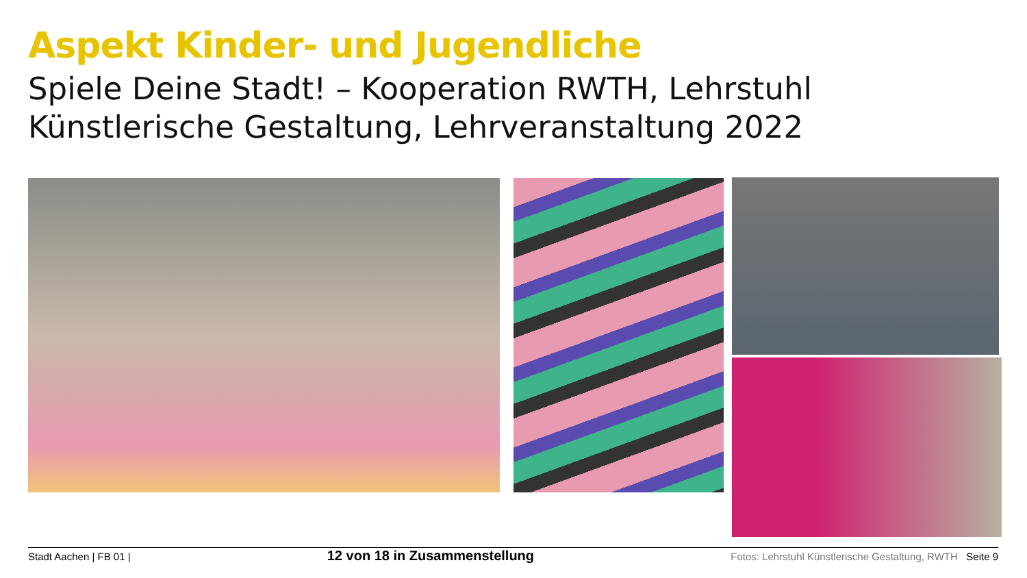Aspekt Kinder- und Jugendliche
Spiele Deine Stadt! – Kooperation RWTH, Lehrstuhl Künstlerische Gestaltung, Lehrveranstaltung 2022
Stadt Aachen | FB 01 | 12 von 18 in Zusammenstellung Fotos: Lehrstuhl Künstlerische Gestaltung, RWTH Seite 9